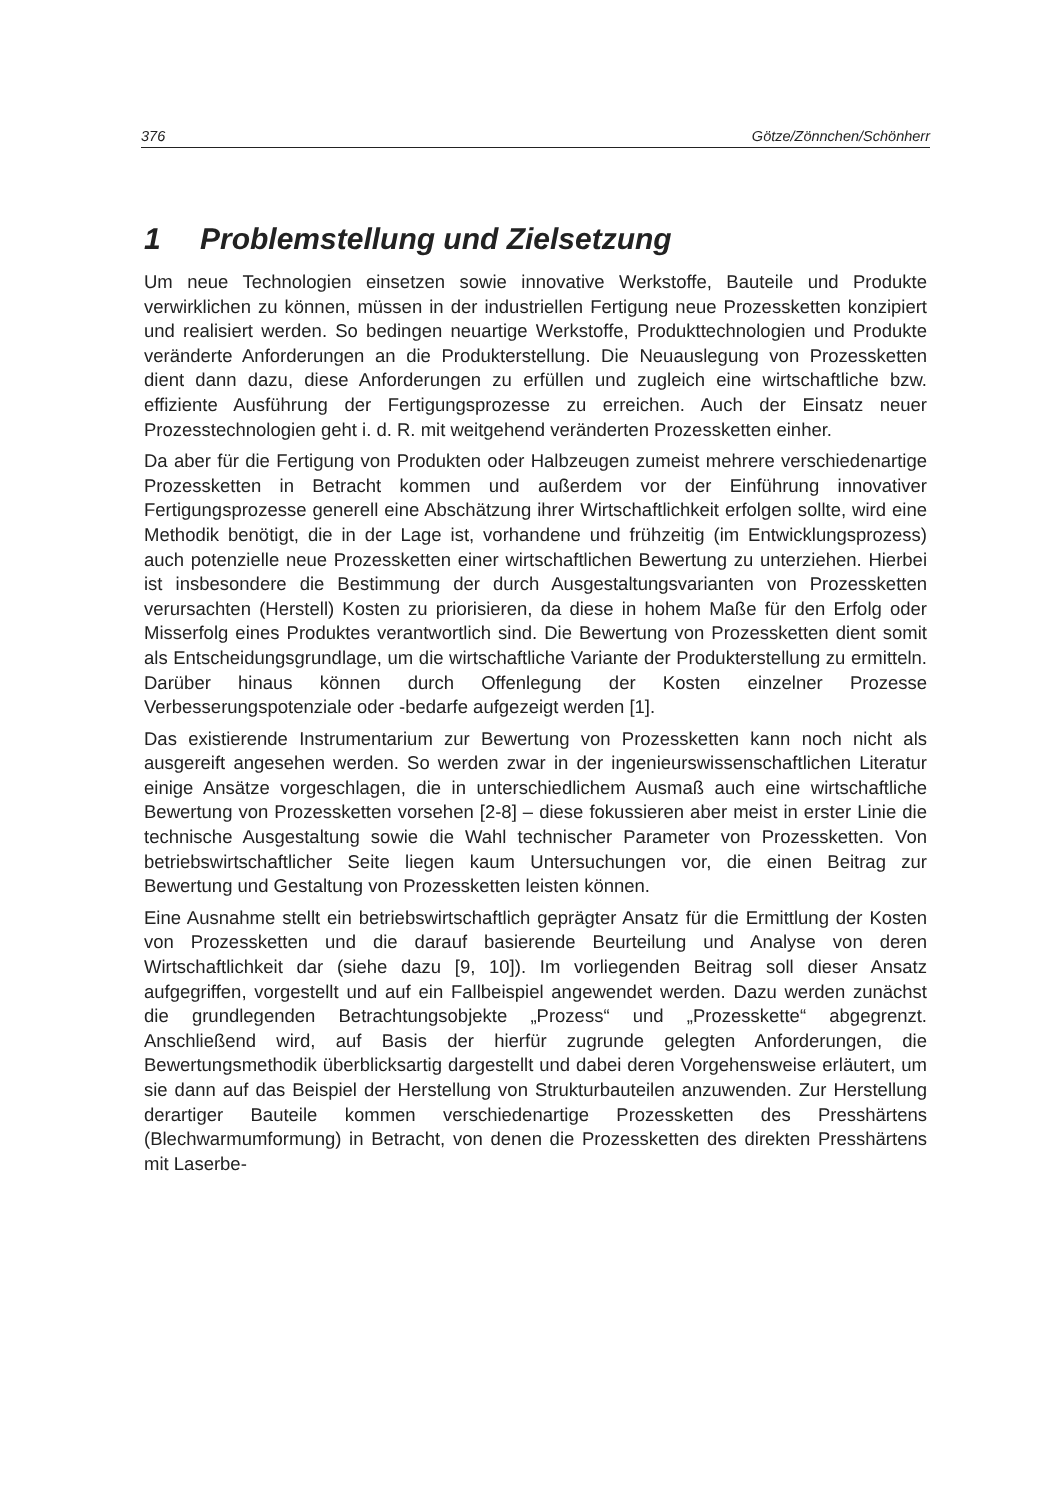376 Götze/Zönnchen/Schönherr
1 Problemstellung und Zielsetzung
Um neue Technologien einsetzen sowie innovative Werkstoffe, Bauteile und Produkte verwirklichen zu können, müssen in der industriellen Fertigung neue Prozessketten konzipiert und realisiert werden. So bedingen neuartige Werkstoffe, Produkttechnologien und Produkte veränderte Anforderungen an die Produkterstellung. Die Neuauslegung von Prozessketten dient dann dazu, diese Anforderungen zu erfüllen und zugleich eine wirtschaftliche bzw. effiziente Ausführung der Fertigungsprozesse zu erreichen. Auch der Einsatz neuer Prozesstechnologien geht i. d. R. mit weitgehend veränderten Prozessketten einher.
Da aber für die Fertigung von Produkten oder Halbzeugen zumeist mehrere verschiedenartige Prozessketten in Betracht kommen und außerdem vor der Einführung innovativer Fertigungsprozesse generell eine Abschätzung ihrer Wirtschaftlichkeit erfolgen sollte, wird eine Methodik benötigt, die in der Lage ist, vorhandene und frühzeitig (im Entwicklungsprozess) auch potenzielle neue Prozessketten einer wirtschaftlichen Bewertung zu unterziehen. Hierbei ist insbesondere die Bestimmung der durch Ausgestaltungsvarianten von Prozessketten verursachten (Herstell) Kosten zu priorisieren, da diese in hohem Maße für den Erfolg oder Misserfolg eines Produktes verantwortlich sind. Die Bewertung von Prozessketten dient somit als Entscheidungsgrundlage, um die wirtschaftliche Variante der Produkterstellung zu ermitteln. Darüber hinaus können durch Offenlegung der Kosten einzelner Prozesse Verbesserungspotenziale oder -bedarfe aufgezeigt werden [1].
Das existierende Instrumentarium zur Bewertung von Prozessketten kann noch nicht als ausgereift angesehen werden. So werden zwar in der ingenieurswissenschaftlichen Literatur einige Ansätze vorgeschlagen, die in unterschiedlichem Ausmaß auch eine wirtschaftliche Bewertung von Prozessketten vorsehen [2-8] – diese fokussieren aber meist in erster Linie die technische Ausgestaltung sowie die Wahl technischer Parameter von Prozessketten. Von betriebswirtschaftlicher Seite liegen kaum Untersuchungen vor, die einen Beitrag zur Bewertung und Gestaltung von Prozessketten leisten können.
Eine Ausnahme stellt ein betriebswirtschaftlich geprägter Ansatz für die Ermittlung der Kosten von Prozessketten und die darauf basierende Beurteilung und Analyse von deren Wirtschaftlichkeit dar (siehe dazu [9, 10]). Im vorliegenden Beitrag soll dieser Ansatz aufgegriffen, vorgestellt und auf ein Fallbeispiel angewendet werden. Dazu werden zunächst die grundlegenden Betrachtungsobjekte „Prozess“ und „Prozesskette“ abgegrenzt. Anschließend wird, auf Basis der hierfür zugrunde gelegten Anforderungen, die Bewertungsmethodik überblicksartig dargestellt und dabei deren Vorgehensweise erläutert, um sie dann auf das Beispiel der Herstellung von Strukturbauteilen anzuwenden. Zur Herstellung derartiger Bauteile kommen verschiedenartige Prozessketten des Presshärtens (Blechwarmumformung) in Betracht, von denen die Prozessketten des direkten Presshärtens mit Laserbe-